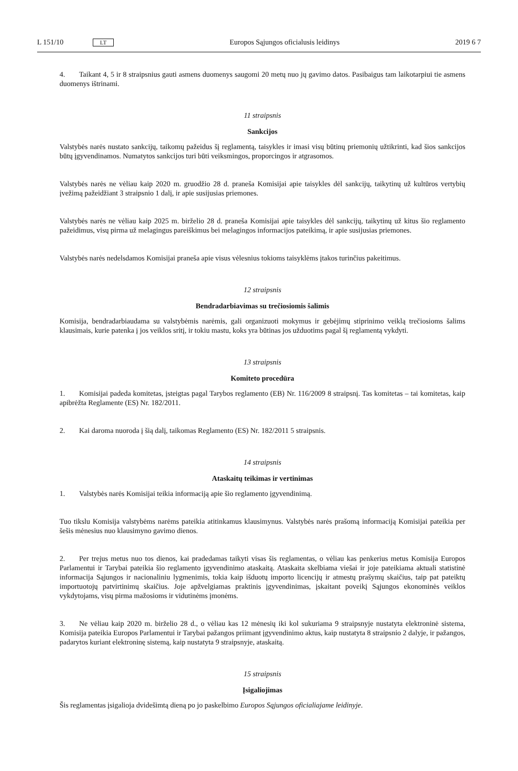L 151/10 LT
Europos Sąjungos oficialusis leidinys
2019 6 7
4. Taikant 4, 5 ir 8 straipsnius gauti asmens duomenys saugomi 20 metų nuo jų gavimo datos. Pasibaigus tam laikotarpiui tie asmens duomenys ištrinami.
11 straipsnis
Sankcijos
Valstybės narės nustato sankcijų, taikomų pažeidus šį reglamentą, taisykles ir imasi visų būtinų priemonių užtikrinti, kad šios sankcijos būtų įgyvendinamos. Numatytos sankcijos turi būti veiksmingos, proporcingos ir atgrasomos.
Valstybės narės ne vėliau kaip 2020 m. gruodžio 28 d. praneša Komisijai apie taisykles dėl sankcijų, taikytinų už kultūros vertybių įvežimą pažeidžiant 3 straipsnio 1 dalį, ir apie susijusias priemones.
Valstybės narės ne vėliau kaip 2025 m. birželio 28 d. praneša Komisijai apie taisykles dėl sankcijų, taikytinų už kitus šio reglamento pažeidimus, visų pirma už melagingus pareiškimus bei melagingos informacijos pateikimą, ir apie susijusias priemones.
Valstybės narės nedelsdamos Komisijai praneša apie visus vėlesnius tokioms taisyklėms įtakos turinčius pakeitimus.
12 straipsnis
Bendradarbiavimas su trečiosiomis šalimis
Komisija, bendradarbiaudama su valstybėmis narėmis, gali organizuoti mokymus ir gebėjimų stiprinimo veiklą trečiosioms šalims klausimais, kurie patenka į jos veiklos sritį, ir tokiu mastu, koks yra būtinas jos užduotims pagal šį reglamentą vykdyti.
13 straipsnis
Komiteto procedūra
1. Komisijai padeda komitetas, įsteigtas pagal Tarybos reglamento (EB) Nr. 116/2009 8 straipsnį. Tas komitetas – tai komitetas, kaip apibrėžta Reglamente (ES) Nr. 182/2011.
2. Kai daroma nuoroda į šią dalį, taikomas Reglamento (ES) Nr. 182/2011 5 straipsnis.
14 straipsnis
Ataskaitų teikimas ir vertinimas
1. Valstybės narės Komisijai teikia informaciją apie šio reglamento įgyvendinimą.
Tuo tikslu Komisija valstybėms narėms pateikia atitinkamus klausimynus. Valstybės narės prašomą informaciją Komisijai pateikia per šešis mėnesius nuo klausimyno gavimo dienos.
2. Per trejus metus nuo tos dienos, kai pradedamas taikyti visas šis reglamentas, o vėliau kas penkerius metus Komisija Europos Parlamentui ir Tarybai pateikia šio reglamento įgyvendinimo ataskaitą. Ataskaita skelbiama viešai ir joje pateikiama aktuali statistinė informacija Sąjungos ir nacionaliniu lygmenimis, tokia kaip išduotų importo licencijų ir atmestų prašymų skaičius, taip pat pateiktų importuotojų patvirtinimų skaičius. Joje apžvelgiamas praktinis įgyvendinimas, įskaitant poveikį Sąjungos ekonominės veiklos vykdytojams, visų pirma mažosioms ir vidutinėms įmonėms.
3. Ne vėliau kaip 2020 m. birželio 28 d., o vėliau kas 12 mėnesių iki kol sukuriama 9 straipsnyje nustatyta elektroninė sistema, Komisija pateikia Europos Parlamentui ir Tarybai pažangos priimant įgyvendinimo aktus, kaip nustatyta 8 straipsnio 2 dalyje, ir pažangos, padarytos kuriant elektroninę sistemą, kaip nustatyta 9 straipsnyje, ataskaitą.
15 straipsnis
Įsigaliojimas
Šis reglamentas įsigalioja dvidešimtą dieną po jo paskelbimo Europos Sąjungos oficialiajame leidinyje.